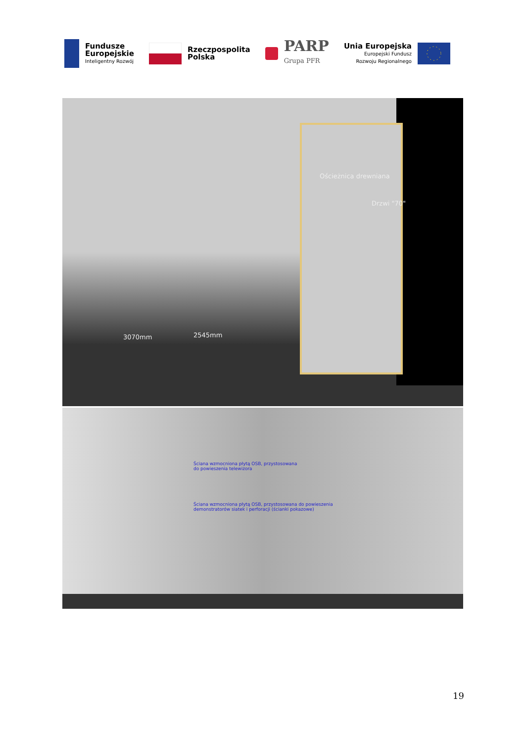Fundusze
Europejskie
Inteligentny Rozwój
Rzeczpospolita
Polska
PARP
Grupa PFR
Unia Europejska
Europejski Fundusz
Rozwoju Regionalnego
Ościeżnica drewniana
Drzwi "70"
3070mm 2545mm
Ściana wzmocniona płytą OSB, przystosowana
do powieszenia telewizora
Ściana wzmocniona płytą OSB, przystosowana do powieszenia
demonstratorów siatek i perforacji (ścianki pokazowe)
19